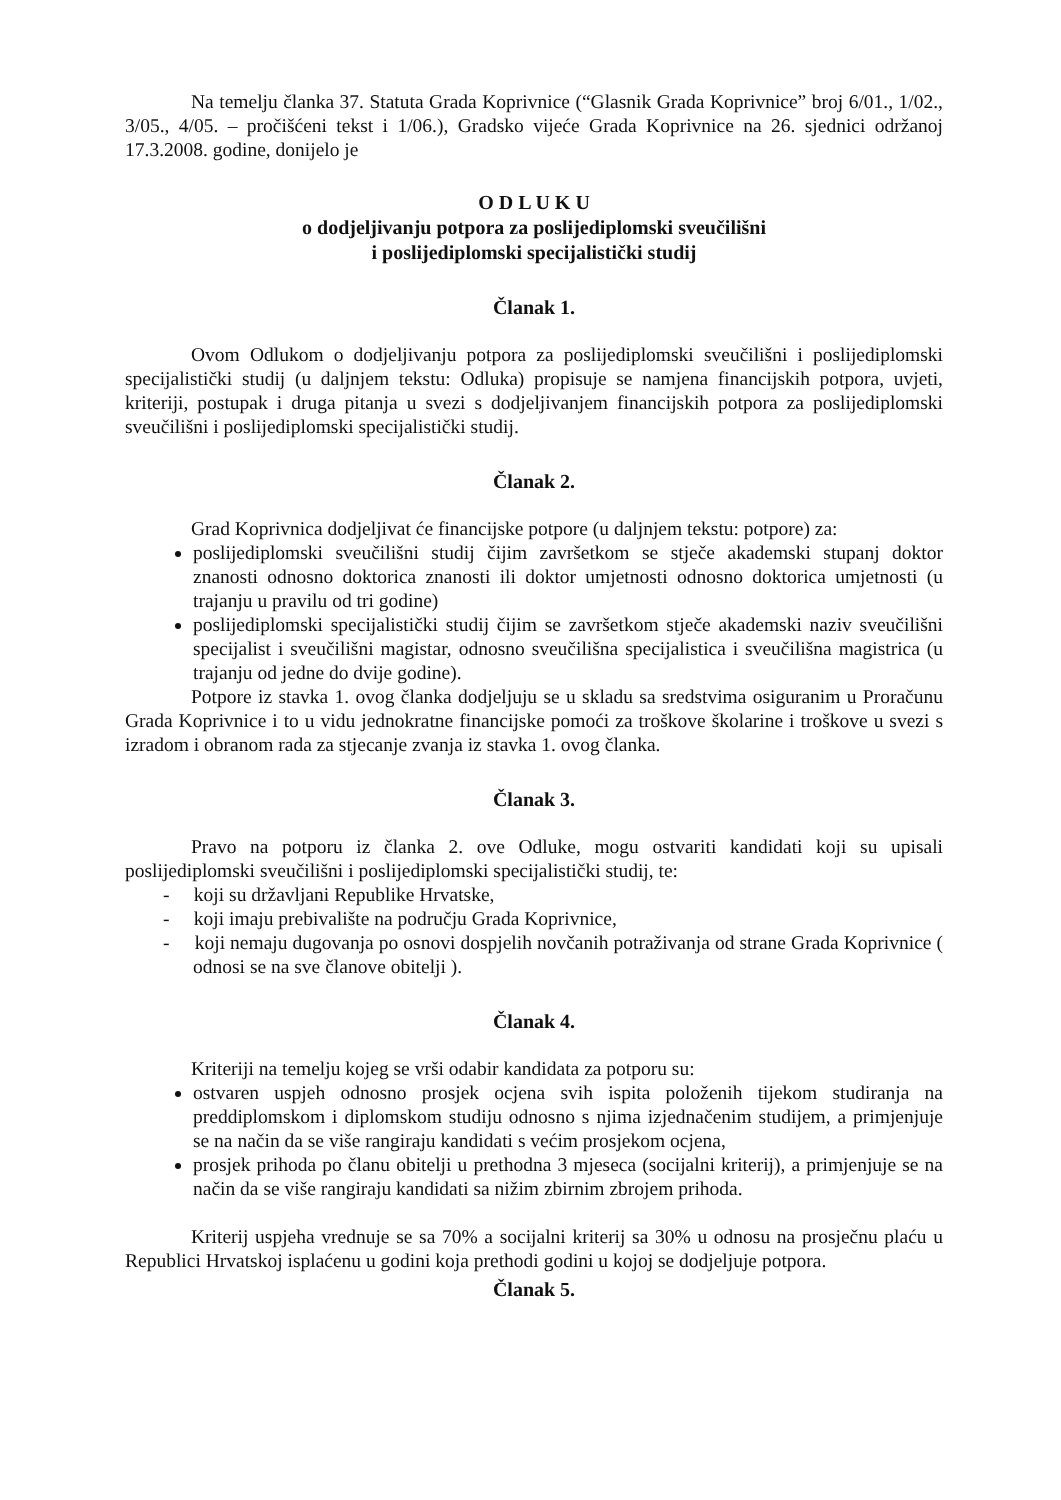Na temelju članka 37. Statuta Grada Koprivnice (“Glasnik Grada Koprivnice” broj 6/01., 1/02., 3/05., 4/05. – pročišćeni tekst i 1/06.), Gradsko vijeće Grada Koprivnice na 26. sjednici održanoj 17.3.2008. godine, donijelo je
O D L U K U
o dodjeljivanju potpora za poslijediplomski sveučilišni
i poslijediplomski specijalistički studij
Članak 1.
Ovom Odlukom o dodjeljivanju potpora za poslijediplomski sveučilišni i poslijediplomski specijalistički studij (u daljnjem tekstu: Odluka) propisuje se namjena financijskih potpora, uvjeti, kriteriji, postupak i druga pitanja u svezi s dodjeljivanjem financijskih potpora za poslijediplomski sveučilišni i poslijediplomski specijalistički studij.
Članak 2.
Grad Koprivnica dodjeljivat će financijske potpore (u daljnjem tekstu: potpore) za:
poslijediplomski sveučilišni studij čijim završetkom se stječe akademski stupanj doktor znanosti odnosno doktorica znanosti ili doktor umjetnosti odnosno doktorica umjetnosti (u trajanju u pravilu od tri godine)
poslijediplomski specijalistički studij čijim se završetkom stječe akademski naziv sveučilišni specijalist i sveučilišni magistar, odnosno sveučilišna specijalistica i sveučilišna magistrica (u trajanju od jedne do dvije godine).
Potpore iz stavka 1. ovog članka dodjeljuju se u skladu sa sredstvima osiguranim u Proračunu Grada Koprivnice i to u vidu jednokratne financijske pomoći za troškove školarine i troškove u svezi s izradom i obranom rada za stjecanje zvanja iz stavka 1. ovog članka.
Članak 3.
Pravo na potporu iz članka 2. ove Odluke, mogu ostvariti kandidati koji su upisali poslijediplomski sveučilišni i poslijediplomski specijalistički studij, te:
- koji su državljani Republike Hrvatske,
- koji imaju prebivalište na području Grada Koprivnice,
- koji nemaju dugovanja po osnovi dospjelih novčanih potraživanja od strane Grada Koprivnice ( odnosi se na sve članove obitelji ).
Članak 4.
Kriteriji na temelju kojeg se vrši odabir kandidata za potporu su:
ostvaren uspjeh odnosno prosjek ocjena svih ispita položenih tijekom studiranja na preddiplomskom i diplomskom studiju odnosno s njima izjednačenim studijem, a primjenjuje se na način da se više rangiraju kandidati s većim prosjekom ocjena,
prosjek prihoda po članu obitelji u prethodna 3 mjeseca (socijalni kriterij), a primjenjuje se na način da se više rangiraju kandidati sa nižim zbirnim zbrojem prihoda.
Kriterij uspjeha vrednuje se sa 70% a socijalni kriterij sa 30% u odnosu na prosječnu plaću u Republici Hrvatskoj isplaćenu u godini koja prethodi godini u kojoj se dodjeljuje potpora.
Članak 5.